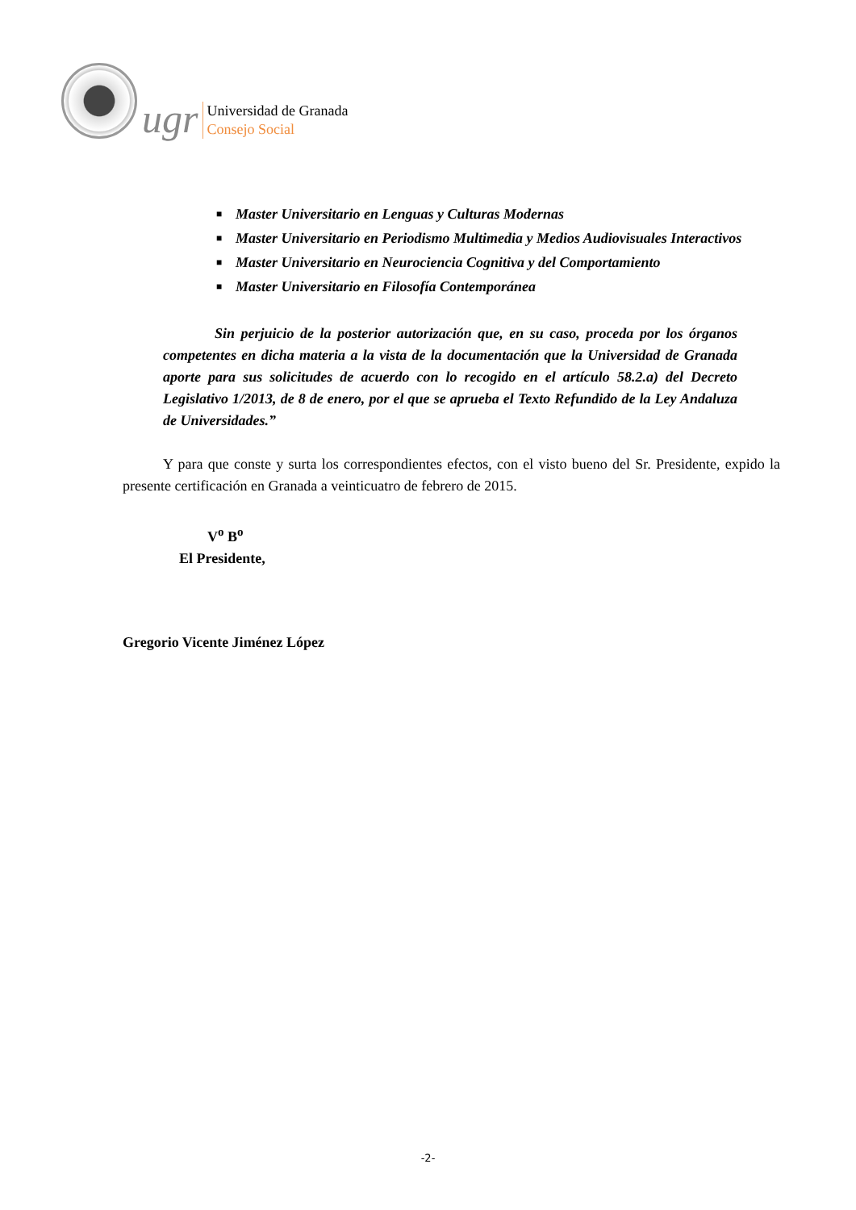ugr
Universidad de Granada
Consejo Social
■ Master Universitario en Lenguas y Culturas Modernas
■ Master Universitario en Periodismo Multimedia y Medios Audiovisuales Interactivos
■ Master Universitario en Neurociencia Cognitiva y del Comportamiento
■ Master Universitario en Filosofía Contemporánea
Sin perjuicio de la posterior autorización que, en su caso, proceda por los órganos competentes en dicha materia a la vista de la documentación que la Universidad de Granada aporte para sus solicitudes de acuerdo con lo recogido en el artículo 58.2.a) del Decreto Legislativo 1/2013, de 8 de enero, por el que se aprueba el Texto Refundido de la Ley Andaluza de Universidades.”
Y para que conste y surta los correspondientes efectos, con el visto bueno del Sr. Presidente, expido la presente certificación en Granada a veinticuatro de febrero de 2015.
V<sup>o</sup> B<sup>o</sup>
El Presidente,
Gregorio Vicente Jiménez López
-2-